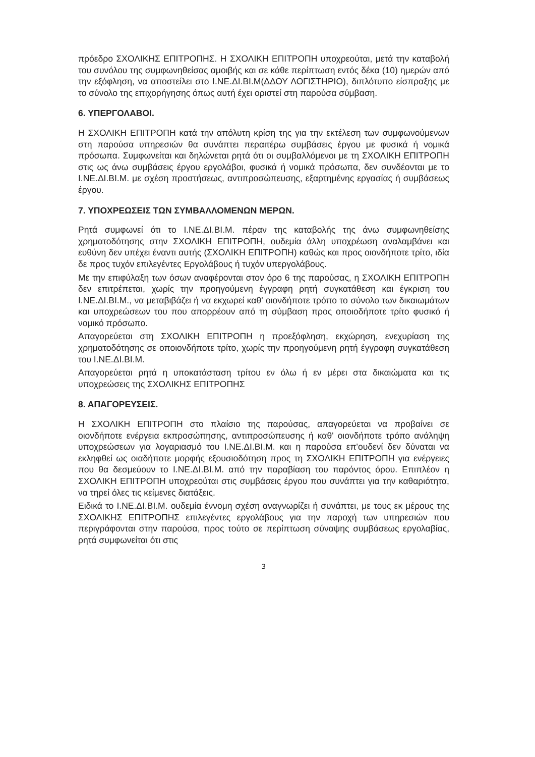πρόεδρο ΣΧΟΛΙΚΗΣ ΕΠΙΤΡΟΠΗΣ. Η ΣΧΟΛΙΚΗ ΕΠΙΤΡΟΠΗ υποχρεούται, μετά την καταβολή του συνόλου της συμφωνηθείσας αμοιβής και σε κάθε περίπτωση εντός δέκα (10) ημερών από την εξόφληση, να αποστείλει στο Ι.ΝΕ.ΔΙ.ΒΙ.Μ(ΔΔΟΥ ΛΟΓΙΣΤΗΡΙΟ), διπλότυπο είσπραξης με το σύνολο της επιχορήγησης όπως αυτή έχει οριστεί στη παρούσα σύμβαση.
6. ΥΠΕΡΓΟΛΑΒΟΙ.
Η ΣΧΟΛΙΚΗ ΕΠΙΤΡΟΠΗ κατά την απόλυτη κρίση της για την εκτέλεση των συμφωνούμενων στη παρούσα υπηρεσιών θα συνάπτει περαιτέρω συμβάσεις έργου με φυσικά ή νομικά πρόσωπα. Συμφωνείται και δηλώνεται ρητά ότι οι συμβαλλόμενοι με τη ΣΧΟΛΙΚΗ ΕΠΙΤΡΟΠΗ στις ως άνω συμβάσεις έργου εργολάβοι, φυσικά ή νομικά πρόσωπα, δεν συνδέονται με το Ι.ΝΕ.ΔΙ.ΒΙ.Μ. με σχέση προστήσεως, αντιπροσώπευσης, εξαρτημένης εργασίας ή συμβάσεως έργου.
7. ΥΠΟΧΡΕΩΣΕΙΣ ΤΩΝ ΣΥΜΒΑΛΛΟΜΕΝΩΝ ΜΕΡΩΝ.
Ρητά συμφωνεί ότι το Ι.ΝΕ.ΔΙ.ΒΙ.Μ. πέραν της καταβολής της άνω συμφωνηθείσης χρηματοδότησης στην ΣΧΟΛΙΚΗ ΕΠΙΤΡΟΠΗ, ουδεμία άλλη υποχρέωση αναλαμβάνει και ευθύνη δεν υπέχει έναντι αυτής (ΣΧΟΛΙΚΗ ΕΠΙΤΡΟΠΗ) καθώς και προς οιονδήποτε τρίτο, ιδία δε προς τυχόν επιλεγέντες Εργολάβους ή τυχόν υπεργολάβους.
Με την επιφύλαξη των όσων αναφέρονται στον όρο 6 της παρούσας, η ΣΧΟΛΙΚΗ ΕΠΙΤΡΟΠΗ δεν επιτρέπεται, χωρίς την προηγούμενη έγγραφη ρητή συγκατάθεση και έγκριση του Ι.ΝΕ.ΔΙ.ΒΙ.Μ., να μεταβιβάζει ή να εκχωρεί καθ' οιονδήποτε τρόπο το σύνολο των δικαιωμάτων και υποχρεώσεων του που απορρέουν από τη σύμβαση προς οποιοδήποτε τρίτο φυσικό ή νομικό πρόσωπο.
Απαγορεύεται στη ΣΧΟΛΙΚΗ ΕΠΙΤΡΟΠΗ η προεξόφληση, εκχώρηση, ενεχυρίαση της χρηματοδότησης σε οποιονδήποτε τρίτο, χωρίς την προηγούμενη ρητή έγγραφη συγκατάθεση του Ι.ΝΕ.ΔΙ.ΒΙ.Μ.
Απαγορεύεται ρητά η υποκατάσταση τρίτου εν όλω ή εν μέρει στα δικαιώματα και τις υποχρεώσεις της ΣΧΟΛΙΚΗΣ ΕΠΙΤΡΟΠΗΣ
8. ΑΠΑΓΟΡΕΥΣΕΙΣ.
Η ΣΧΟΛΙΚΗ ΕΠΙΤΡΟΠΗ στο πλαίσιο της παρούσας, απαγορεύεται να προβαίνει σε οιονδήποτε ενέργεια εκπροσώπησης, αντιπροσώπευσης ή καθ' οιονδήποτε τρόπο ανάληψη υποχρεώσεων για λογαριασμό του Ι.ΝΕ.ΔΙ.ΒΙ.Μ. και η παρούσα επ'ουδενί δεν δύναται να εκληφθεί ως οιαδήποτε μορφής εξουσιοδότηση προς τη ΣΧΟΛΙΚΗ ΕΠΙΤΡΟΠΗ για ενέργειες που θα δεσμεύουν το Ι.ΝΕ.ΔΙ.ΒΙ.Μ. από την παραβίαση του παρόντος όρου. Επιπλέον η ΣΧΟΛΙΚΗ ΕΠΙΤΡΟΠΗ υποχρεούται στις συμβάσεις έργου που συνάπτει για την καθαριότητα, να τηρεί όλες τις κείμενες διατάξεις.
Ειδικά το Ι.ΝΕ.ΔΙ.ΒΙ.Μ. ουδεμία έννομη σχέση αναγνωρίζει ή συνάπτει, με τους εκ μέρους της ΣΧΟΛΙΚΗΣ ΕΠΙΤΡΟΠΗΣ επιλεγέντες εργολάβους για την παροχή των υπηρεσιών που περιγράφονται στην παρούσα, προς τούτο σε περίπτωση σύναψης συμβάσεως εργολαβίας, ρητά συμφωνείται ότι στις
3